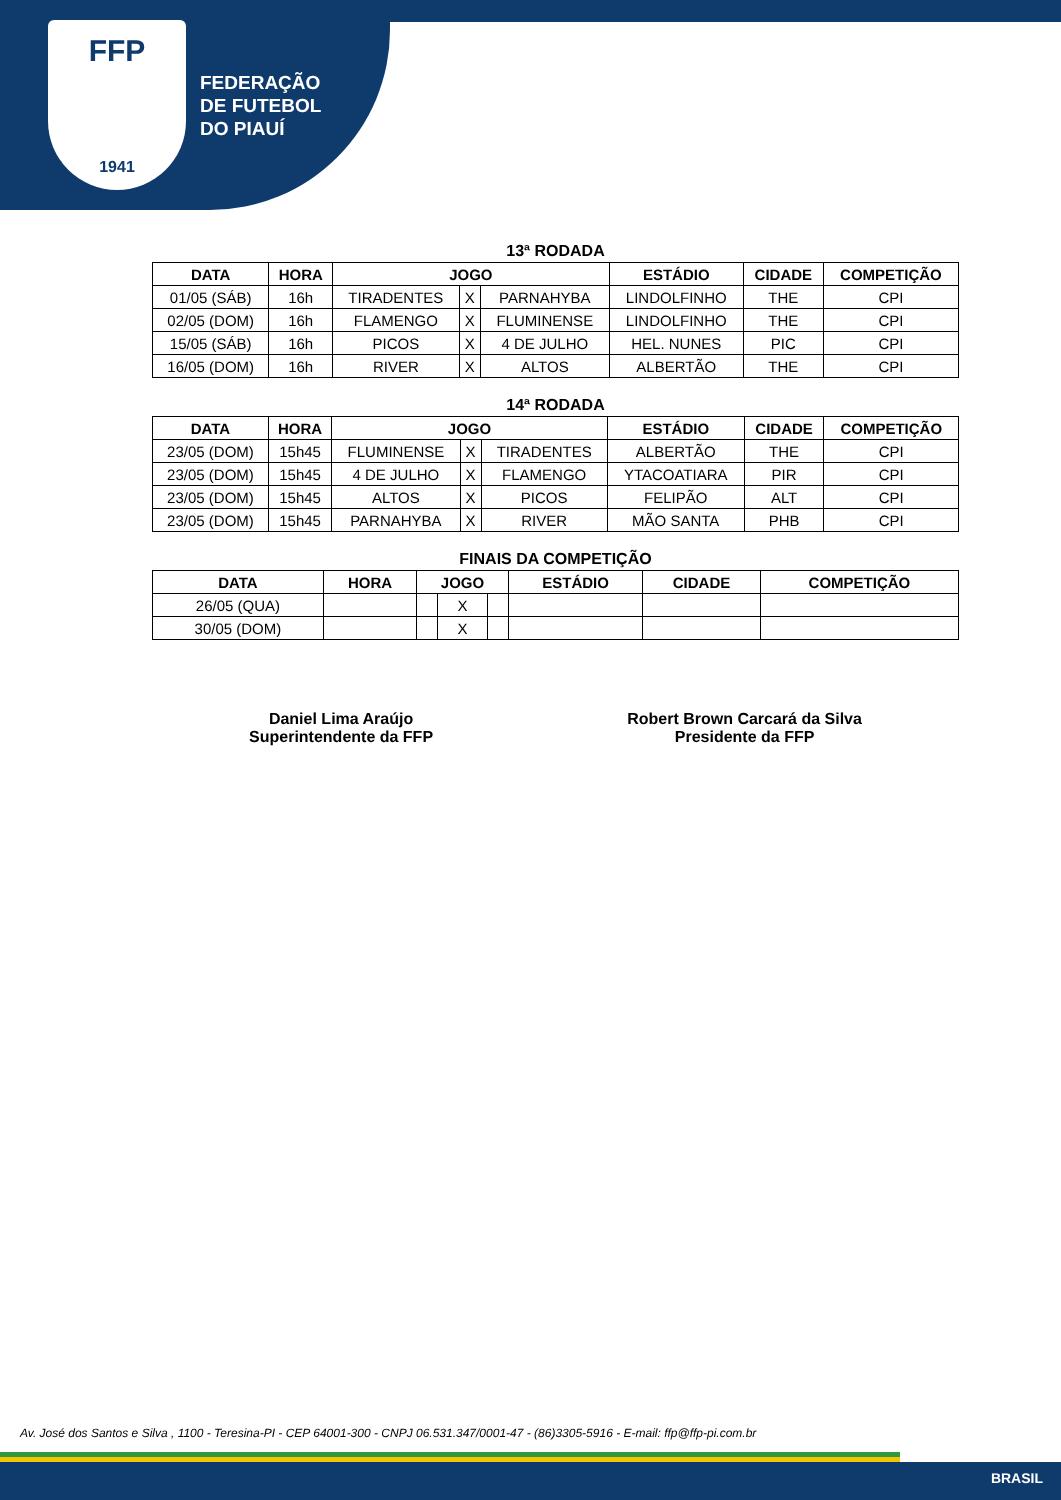FFP
1941
FEDERAÇÃO
DE FUTEBOL
DO PIAUÍ
13ª RODADA
| DATA | HORA | JOGO | | | ESTÁDIO | CIDADE | COMPETIÇÃO |
| --- | --- | --- | --- | --- | --- | --- | --- |
| 01/05 (SÁB) | 16h | TIRADENTES | X | PARNAHYBA | LINDOLFINHO | THE | CPI |
| 02/05 (DOM) | 16h | FLAMENGO | X | FLUMINENSE | LINDOLFINHO | THE | CPI |
| 15/05 (SÁB) | 16h | PICOS | X | 4 DE JULHO | HEL. NUNES | PIC | CPI |
| 16/05 (DOM) | 16h | RIVER | X | ALTOS | ALBERTÃO | THE | CPI |
14ª RODADA
| DATA | HORA | JOGO | | | ESTÁDIO | CIDADE | COMPETIÇÃO |
| --- | --- | --- | --- | --- | --- | --- | --- |
| 23/05 (DOM) | 15h45 | FLUMINENSE | X | TIRADENTES | ALBERTÃO | THE | CPI |
| 23/05 (DOM) | 15h45 | 4 DE JULHO | X | FLAMENGO | YTACOATIARA | PIR | CPI |
| 23/05 (DOM) | 15h45 | ALTOS | X | PICOS | FELIPÃO | ALT | CPI |
| 23/05 (DOM) | 15h45 | PARNAHYBA | X | RIVER | MÃO SANTA | PHB | CPI |
FINAIS DA COMPETIÇÃO
| DATA | HORA | JOGO | | | ESTÁDIO | CIDADE | COMPETIÇÃO |
| --- | --- | --- | --- | --- | --- | --- | --- |
| 26/05 (QUA) | | | X | | | | |
| 30/05 (DOM) | | | X | | | | |
Daniel Lima Araújo
Superintendente da FFP
Robert Brown Carcará da Silva
Presidente da FFP
Av. José dos Santos e Silva , 1100 - Teresina-PI - CEP 64001-300 - CNPJ 06.531.347/0001-47 - (86)3305-5916 - E-mail: ffp@ffp-pi.com.br
BRASIL